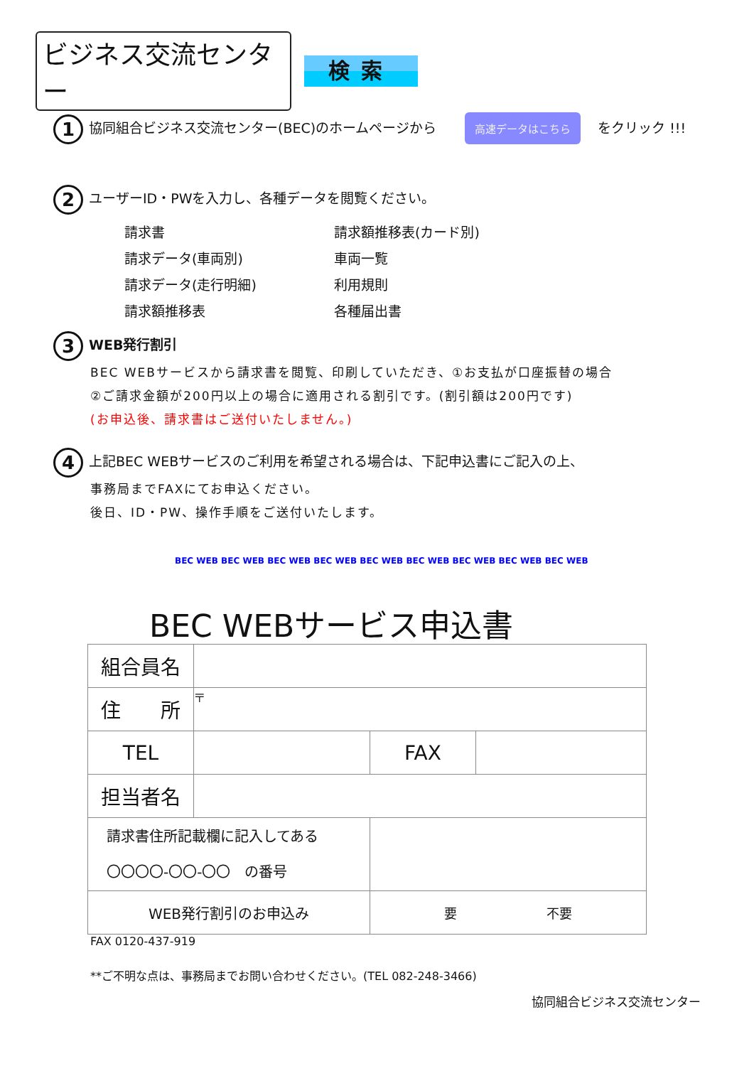ビジネス交流センター
検索
1 協同組合ビジネス交流センター(BEC)のホームページから 高速データはこちら をクリック !!!
2 ユーザーID・PWを入力し、各種データを閲覧ください。
請求書 請求額推移表(カード別) 請求データ(車両別) 車両一覧 請求データ(走行明細) 利用規則 請求額推移表 各種届出書
3 WEB発行割引
BEC WEBサービスから請求書を閲覧、印刷していただき、①お支払が口座振替の場合
②ご請求金額が200円以上の場合に適用される割引です。(割引額は200円です)
(お申込後、請求書はご送付いたしません。)
4 上記BEC WEBサービスのご利用を希望される場合は、下記申込書にご記入の上、
事務局までFAXにてお申込ください。
後日、ID・PW、操作手順をご送付いたします。
BEC WEB BEC WEB BEC WEB BEC WEB BEC WEB BEC WEB BEC WEB BEC WEB BEC WEB
BEC WEBサービス申込書
| 組合員名 | | | |
| 住 所 | 〒 | | |
| TEL | | FAX | |
| 担当者名 | | | |
| 請求書住所記載欄に記入してある 〇〇〇〇-〇〇-〇〇 の番号 | | | |
| WEB発行割引のお申込み | | 要 不要 | |
FAX 0120-437-919
**ご不明な点は、事務局までお問い合わせください。(TEL 082-248-3466)
協同組合ビジネス交流センター